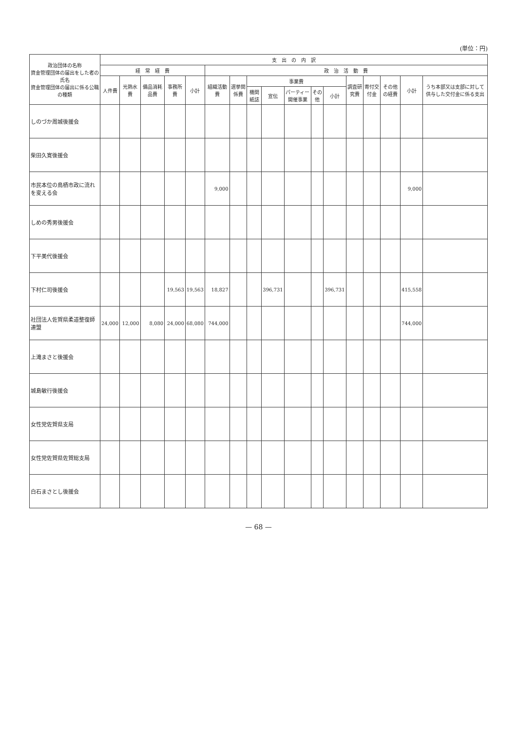(単位：円)
| 政治団体の名称 資金管理団体の届出をした者の氏名 資金管理団体の届出に係る公職の種類 | 支 出 の 内 訳 | | | | | | | | | | | | | | | | |
| --- | --- | --- | --- | --- | --- | --- | --- | --- | --- | --- | --- | --- | --- | --- | --- | --- | --- |
| | 経 常 経 費 | | | | | 政 治 活 動 費 | | | | | | | | | | | |
| | 人件費 | 光熱水費 | 備品消耗品費 | 事務所費 | 小計 | 組織活動費 | 選挙関係費 | 事業費 | | | | | 調査研究費 | 寄付交付金 | その他の経費 | 小計 | うち本部又は支部に対して供与した交付金に係る支出 |
| | | | | | | | | 機関紙誌 | 宣伝 | パーティー開催事業 | その他 | 小計 | | | | | |
| しのづか周城後援会 | | | | | | | | | | | | | | | | | |
| 柴田久寛後援会 | | | | | | | | | | | | | | | | | |
| 市民本位の鳥栖市政に流れを変える会 | | | | | | 9,000 | | | | | | | | | | 9,000 | |
| しめの秀男後援会 | | | | | | | | | | | | | | | | | |
| 下平美代後援会 | | | | | | | | | | | | | | | | | |
| 下村仁司後援会 | | | | 19,563 | 19,563 | 18,827 | | | 396,731 | | | 396,731 | | | | 415,558 | |
| 社団法人佐賀県柔道整復師連盟 | 24,000 | 12,000 | 8,080 | 24,000 | 68,080 | 744,000 | | | | | | | | | | 744,000 | |
| 上滝まさと後援会 | | | | | | | | | | | | | | | | | |
| 城島敏行後援会 | | | | | | | | | | | | | | | | | |
| 女性党佐賀県支局 | | | | | | | | | | | | | | | | | |
| 女性党佐賀県佐賀総支局 | | | | | | | | | | | | | | | | | |
| 白石まさとし後援会 | | | | | | | | | | | | | | | | | |
— 68 —